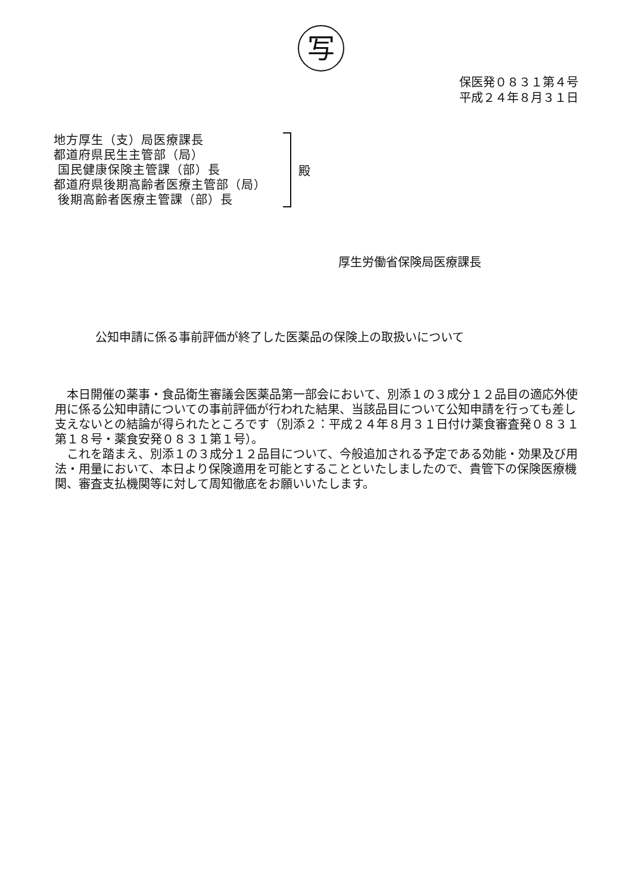写
保医発０８３１第４号
平成２４年８月３１日
地方厚生（支）局医療課長
都道府県民生主管部（局）
国民健康保険主管課（部）長
都道府県後期高齢者医療主管部（局）
後期高齢者医療主管課（部）長
殿
厚生労働省保険局医療課長
公知申請に係る事前評価が終了した医薬品の保険上の取扱いについて
本日開催の薬事・食品衛生審議会医薬品第一部会において、別添１の３成分１２品目の適応外使用に係る公知申請についての事前評価が行われた結果、当該品目について公知申請を行っても差し支えないとの結論が得られたところです（別添２：平成２４年８月３１日付け薬食審査発０８３１第１８号・薬食安発０８３１第１号）。
これを踏まえ、別添１の３成分１２品目について、今般追加される予定である効能・効果及び用法・用量において、本日より保険適用を可能とすることといたしましたので、貴管下の保険医療機関、審査支払機関等に対して周知徹底をお願いいたします。